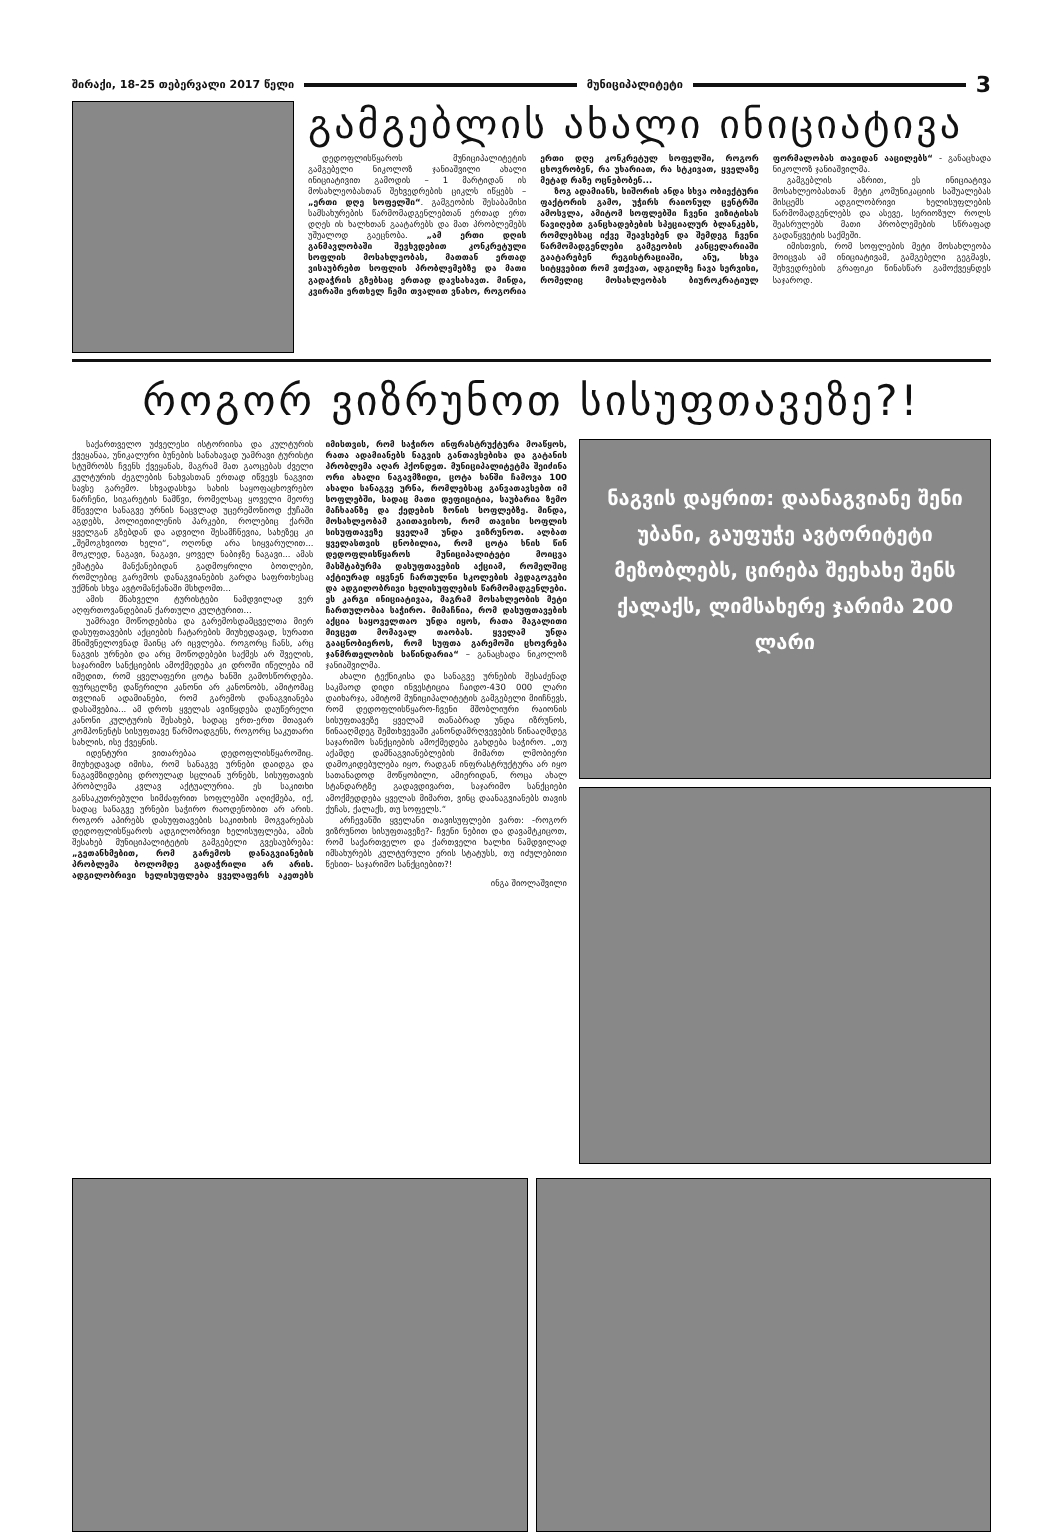შირაქი, 18-25 თებერვალი 2017 წელი მუნიციპალიტეტი 3
გამგებლის ახალი ინიციატივა
დედოფლისწყაროს მუნიციპალიტეტის გამგებელი ნიკოლოზ ჯანიაშვილი ახალი ინიციატივით გამოდის – 1 მარტიდან ის მოსახლეობასთან შეხვედრების ციკლს იწყებს – „ერთი დღე სოფელში“. გამგეობის შესაბამისი სამსახურების წარმომადგენლებთან ერთად ერთ დღეს ის ხალხთან გაატარებს და მათ პრობლემებს უშუალოდ გაეცნობა. „ამ ერთი დღის განმავლობაში შევხვდებით კონკრეტული სოფლის მოსახლეობას, მათთან ერთად ვისაუბრებთ სოფლის პრობლემებზე და მათი გადაჭრის გზებსაც ერთად დავსახავთ. მინდა, კვირაში ერთხელ ჩემი თვალით ვნახო, როგორია ერთი დღე კონკრეტულ სოფელში, როგორ ცხოვრობენ, რა უხარიათ, რა სტკივათ, ყველაზე მეტად რაზე ოცნებობენ...
ზოგ ადამიანს, სიშორის ანდა სხვა ობიექტური ფაქტორის გამო, უჭირს რაიონულ ცენტრში ამოსვლა, ამიტომ სოფლებში ჩვენი ვიზიტისას წავიღებთ განცხადებების სპეციალურ ბლანკებს, რომლებსაც იქვე შეავსებენ და შემდეგ ჩვენი წარმომადგენლები გამგეობის კანცელარიაში გაატარებენ რეგისტრაციაში, ანუ, სხვა სიტყვებით რომ ვთქვათ, ადგილზე ჩავა სერვისი, რომელიც მოსახლეობას ბიუროკრატიულ ფორმალობას თავიდან ააცილებს“ - განაცხადა ნიკოლოზ ჯანიაშვილმა.
გამგებლის აზრით, ეს ინიციატივა მოსახლეობასთან მეტი კომუნიკაციის საშუალებას მისცემს ადგილობრივი ხელისუფლების წარმომადგენლებს და ასევე, სერიოზულ როლს შეასრულებს მათი პრობლემების სწრაფად გადაწყვეტის საქმეში.
იმისთვის, რომ სოფლების მეტი მოსახლეობა მოიცვას ამ ინიციატივამ, გამგებელი გეგმავს, შეხვედრების გრაფიკი წინასწარ გამოქვეყნდეს საჯაროდ.
როგორ ვიზრუნოთ სისუფთავეზე?!
საქართველო უძველესი ისტორიისა და კულტურის ქვეყანაა, უნიკალური ბუნების სანახავად უამრავი ტურისტი სტუმრობს ჩვენს ქვეყანას, მაგრამ მათ გაოცებას ძველი კულტურის ძეგლების ნახვასთან ერთად იწვევს ნაგვით სავსე გარემო. სხვადასხვა სახის საყოფაცხოვრებო ნარჩენი, სიგარეტის ნამწვი, რომელსაც ყოველი მეორე მწეველი სანაგვე ურნის ნაცვლად უცერემონიოდ ქუჩაში აგდებს, პოლიეთილენის პარკები, როლებიც ქარში ყველგან გზებდან და ადვილი შესამჩნევია, სახეზეც კი „შემოგხვიოთ ხელი“, ოღონდ არა სიყვარულით... მოკლედ, ნაგავი, ნაგავი, ყოველ ნაბიჯზე ნაგავი... ამას ემატება მანქანებიდან გადმოყრილი ბოთლები, რომლებიც გარემოს დანაგვიანების გარდა საფრთხესაც უქმნის სხვა ავტომანქანაში მსხდომთ...
ამის მნახველი ტურისტები ნამდვილად ვერ აღფრთოვანდებიან ქართული კულტურით...
უამრავი მოწოდებისა და გარემოსდამცველთა მიერ დასუფთავების აქციების ჩატარების მიუხედავად, სურათი მნიშვნელოვნად მაინც არ იცვლება. როგორც ჩანს, არც ნაგვის ურნები და არც მოწოდებები საქმეს არ შველის, საჯარიმო სანქციების ამოქმედება კი დროში იწელება იმ იმედით, რომ ყველაფერი ცოტა ხანში გამოსწორდება. ფურცელზე დაწერილი კანონი არ კანონობს, ამიტომაც თვლიან ადამიანები, რომ გარემოს დანაგვიანება დასაშვებია... ამ დროს ყველას ავიწყდება დაუწერელი კანონი კულტურის შესახებ, სადაც ერთ-ერთ მთავარ კომპონენტს სისუფთავე წარმოადგენს, როგორც საკუთარი სახლის, ისე ქვეყნის.
იდენტური ვითარებაა დედოფლისწყაროშიც. მიუხედავად იმისა, რომ სანაგვე ურნები დაიდგა და ნაგავმზიდებიც დროულად სცლიან ურნებს, სისუფთავის პრობლემა კვლავ აქტუალურია. ეს საკითხი განსაკუთრებული სიმძაფრით სოფლებში აღიქმება, იქ, სადაც სანაგვე ურნები საჭირო რაოდენობით არ არის. როგორ აპირებს დასუფთავების საკითხის მოგვარებას დედოფლისწყაროს ადგილობრივი ხელისუფლება, ამის შესახებ მუნიციპალიტეტის გამგებელი გვესაუბრება: „გეთანხმებით, რომ გარემოს დანაგვიანების პრობლემა ბოლომდე გადაჭრილი არ არის. ადგილობრივი ხელისუფლება ყველაფერს აკეთებს იმისთვის, რომ საჭირო ინფრასტრუქტურა მოაწყოს, რათა ადამიანებს ნაგვის განთავსებისა და გატანის პრობლემა აღარ ჰქონდეთ. მუნიციპალიტეტმა შეიძინა ორი ახალი ნაგავმზიდი, ცოტა ხანში ჩამოვა 100 ახალი სანაგვე ურნა, რომლებსაც განვათავსებთ იმ სოფლებში, სადაც მათი დეფიციტია, საუბარია ზემო მაჩხაანზე და ქედების ზონის სოფლებზე. მინდა, მოსახლეობამ გაითავისოს, რომ თავისი სოფლის სისუფთავეზე ყველამ უნდა ვიზრუნოთ. ალბათ ყველასთვის ცნობილია, რომ ცოტა ხნის წინ დედოფლისწყაროს მუნიციპალიტეტი მოიცვა მასშტაბურმა დასუფთავების აქციამ, რომელშიც აქტიურად იყვნენ ჩართულნი სკოლების პედაგოგები და ადგილობრივი ხელისუფლების წარმომადგენლები. ეს კარგი ინიციატივაა, მაგრამ მოსახლეობის მეტი ჩართულობაა საჭირო. მიმაჩნია, რომ დასუფთავების აქცია საყოველთაო უნდა იყოს, რათა მაგალითი მივცეთ მომავალ თაობას. ყველამ უნდა გააცნობიეროს, რომ სუფთა გარემოში ცხოვრება ჯანმრთელობის საწინდარია“ – განაცხადა ნიკოლოზ ჯანიაშვილმა.
ახალი ტექნიკისა და სანაგვე ურნების შესაძენად საკმაოდ დიდი ინვესტიცია ჩაიდო-430 000 ლარი დაიხარჯა, ამიტომ მუნიციპალიტეტის გამგებელი მიიჩნევს, რომ დედოფლისწყარო-ჩვენი მშობლიური რაიონის სისუფთავეზე ყველამ თანაბრად უნდა იზრუნოს, წინააღმდეგ შემთხვევაში კანონდამრღვევების წინააღმდეგ საჯარიმო სანქციების ამოქმედება გახდება საჭირო. „თუ აქამდე დამნაგვიანებლების მიმართ ლმობიერი დამოკიდებულება იყო, რადგან ინფრასტრუქტურა არ იყო სათანადოდ მოწყობილი, ამიერიდან, როცა ახალ სტანდარტზე გადავდივართ, საჯარიმო სანქციები ამოქმედდება ყველას მიმართ, ვინც დაანაგვიანებს თავის ქუჩას, ქალაქს, თუ სოფელს.“
არჩევანში ყველანი თავისუფლები ვართ: -როგორ ვიზრუნოთ სისუფთავეზე?- ჩვენი ნებით და დავამტკიცოთ, რომ საქართველო და ქართველი ხალხი ნამდვილად იმსახურებს კულტურული ერის სტატუსს, თუ იძულებითი წესით- საჯარიმო სანქციებით?!
ინგა შიოლაშვილი
ნაგვის დაყრით: დაანაგვიანე შენი უბანი, გაუფუჭე ავტორიტეტი მეზობლებს, ცირება შეეხახე შენს ქალაქს, ლიმსახერე ჯარიმა 200 ლარი